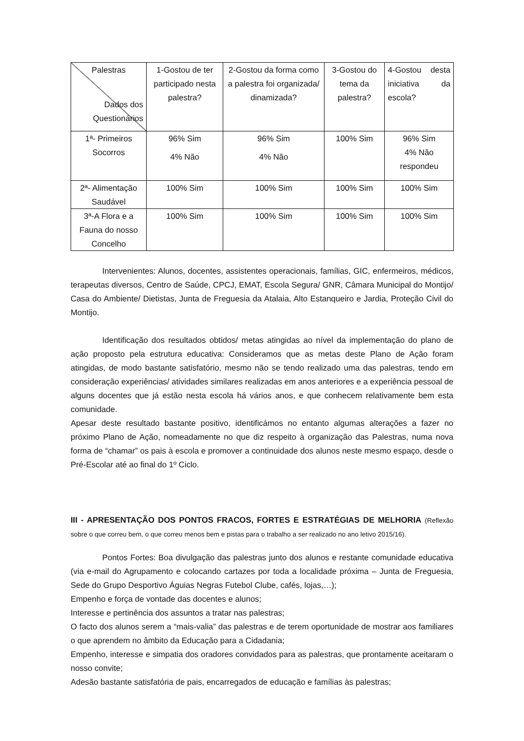| Palestras Dados dos Questionários | 1-Gostou de ter participado nesta palestra? | 2-Gostou da forma como a palestra foi organizada/ dinamizada? | 3-Gostou do tema da palestra? | 4-Gostou desta iniciativa da escola? |
| 1ª- Primeiros Socorros | 96% Sim 4% Não | 96% Sim 4% Não | 100% Sim | 96% Sim 4% Não respondeu |
| 2ª- Alimentação Saudável | 100% Sim | 100% Sim | 100% Sim | 100% Sim |
| 3ª-A Flora e a Fauna do nosso Concelho | 100% Sim | 100% Sim | 100% Sim | 100% Sim |
Intervenientes: Alunos, docentes, assistentes operacionais, famílias, GIC, enfermeiros, médicos, terapeutas diversos, Centro de Saúde, CPCJ, EMAT, Escola Segura/ GNR, Câmara Municipal do Montijo/ Casa do Ambiente/ Dietistas, Junta de Freguesia da Atalaia, Alto Estanqueiro e Jardia, Proteção Civil do Montijo.
Identificação dos resultados obtidos/ metas atingidas ao nível da implementação do plano de ação proposto pela estrutura educativa: Consideramos que as metas deste Plano de Ação foram atingidas, de modo bastante satisfatório, mesmo não se tendo realizado uma das palestras, tendo em consideração experiências/ atividades similares realizadas em anos anteriores e a experiência pessoal de alguns docentes que já estão nesta escola há vários anos, e que conhecem relativamente bem esta comunidade.
Apesar deste resultado bastante positivo, identificámos no entanto algumas alterações a fazer no próximo Plano de Ação, nomeadamente no que diz respeito à organização das Palestras, numa nova forma de “chamar” os pais à escola e promover a continuidade dos alunos neste mesmo espaço, desde o Pré-Escolar até ao final do 1º Ciclo.
III - APRESENTAÇÃO DOS PONTOS FRACOS, FORTES E ESTRATÉGIAS DE MELHORIA (Reflexão sobre o que correu bem, o que correu menos bem e pistas para o trabalho a ser realizado no ano letivo 2015/16).
Pontos Fortes: Boa divulgação das palestras junto dos alunos e restante comunidade educativa (via e-mail do Agrupamento e colocando cartazes por toda a localidade próxima – Junta de Freguesia, Sede do Grupo Desportivo Águias Negras Futebol Clube, cafés, lojas,…);
Empenho e força de vontade das docentes e alunos;
Interesse e pertinência dos assuntos a tratar nas palestras;
O facto dos alunos serem a “mais-valia” das palestras e de terem oportunidade de mostrar aos familiares o que aprendem no âmbito da Educação para a Cidadania;
Empenho, interesse e simpatia dos oradores convidados para as palestras, que prontamente aceitaram o nosso convite;
Adesão bastante satisfatória de pais, encarregados de educação e famílias às palestras;